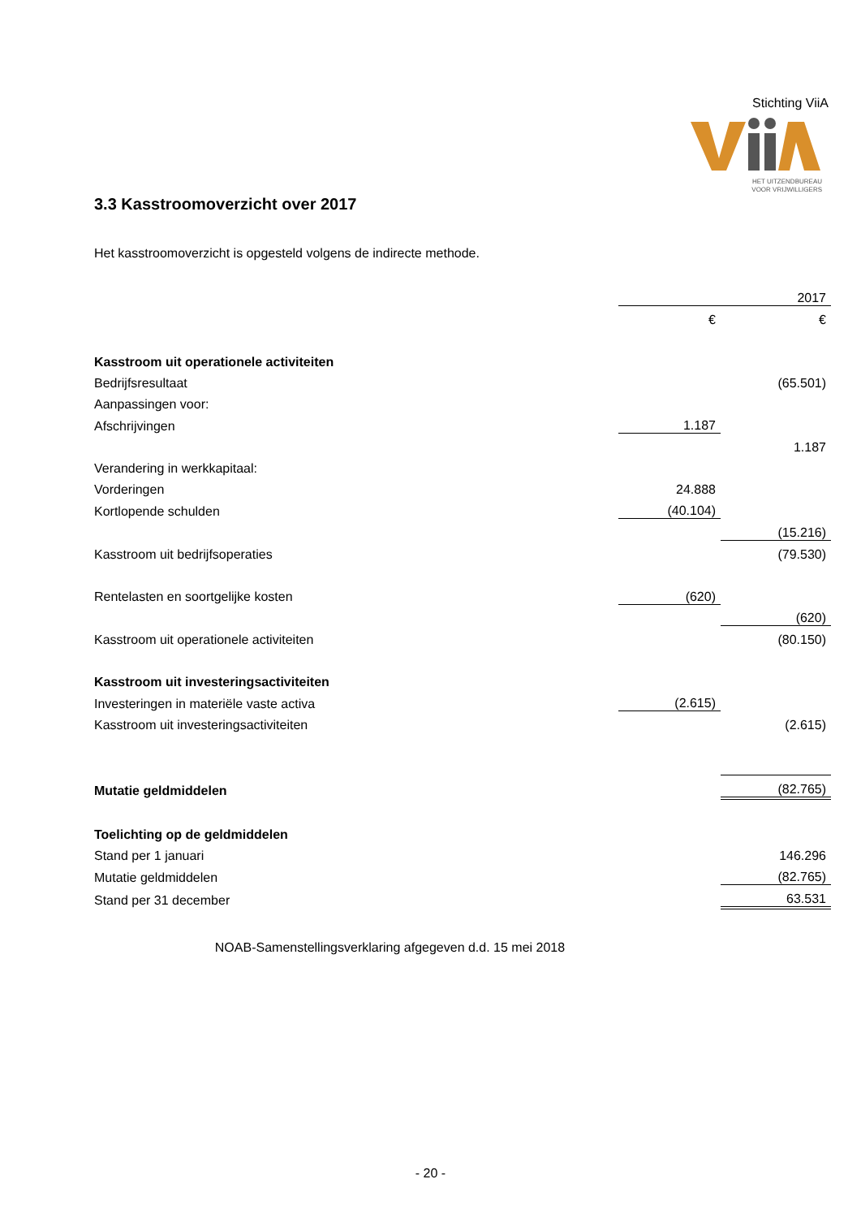Stichting ViiA
HET UITZENDBUREAU
VOOR VRIJWILLIGERS
3.3 Kasstroomoverzicht over 2017
Het kasstroomoverzicht is opgesteld volgens de indirecte methode.
| | | 2017 |
| | € | € |
| Kasstroom uit operationele activiteiten | | |
| Bedrijfsresultaat | | (65.501) |
| Aanpassingen voor: | | |
| Afschrijvingen | 1.187 | |
| | | 1.187 |
| Verandering in werkkapitaal: | | |
| Vorderingen | 24.888 | |
| Kortlopende schulden | (40.104) | |
| | | (15.216) |
| Kasstroom uit bedrijfsoperaties | | (79.530) |
| Rentelasten en soortgelijke kosten | (620) | |
| | | (620) |
| Kasstroom uit operationele activiteiten | | (80.150) |
| Kasstroom uit investeringsactiviteiten | | |
| Investeringen in materiële vaste activa | (2.615) | |
| Kasstroom uit investeringsactiviteiten | | (2.615) |
| Mutatie geldmiddelen | | (82.765) |
| Toelichting op de geldmiddelen | | |
| Stand per 1 januari | | 146.296 |
| Mutatie geldmiddelen | | (82.765) |
| Stand per 31 december | | 63.531 |
NOAB-Samenstellingsverklaring afgegeven d.d. 15 mei 2018
- 20 -